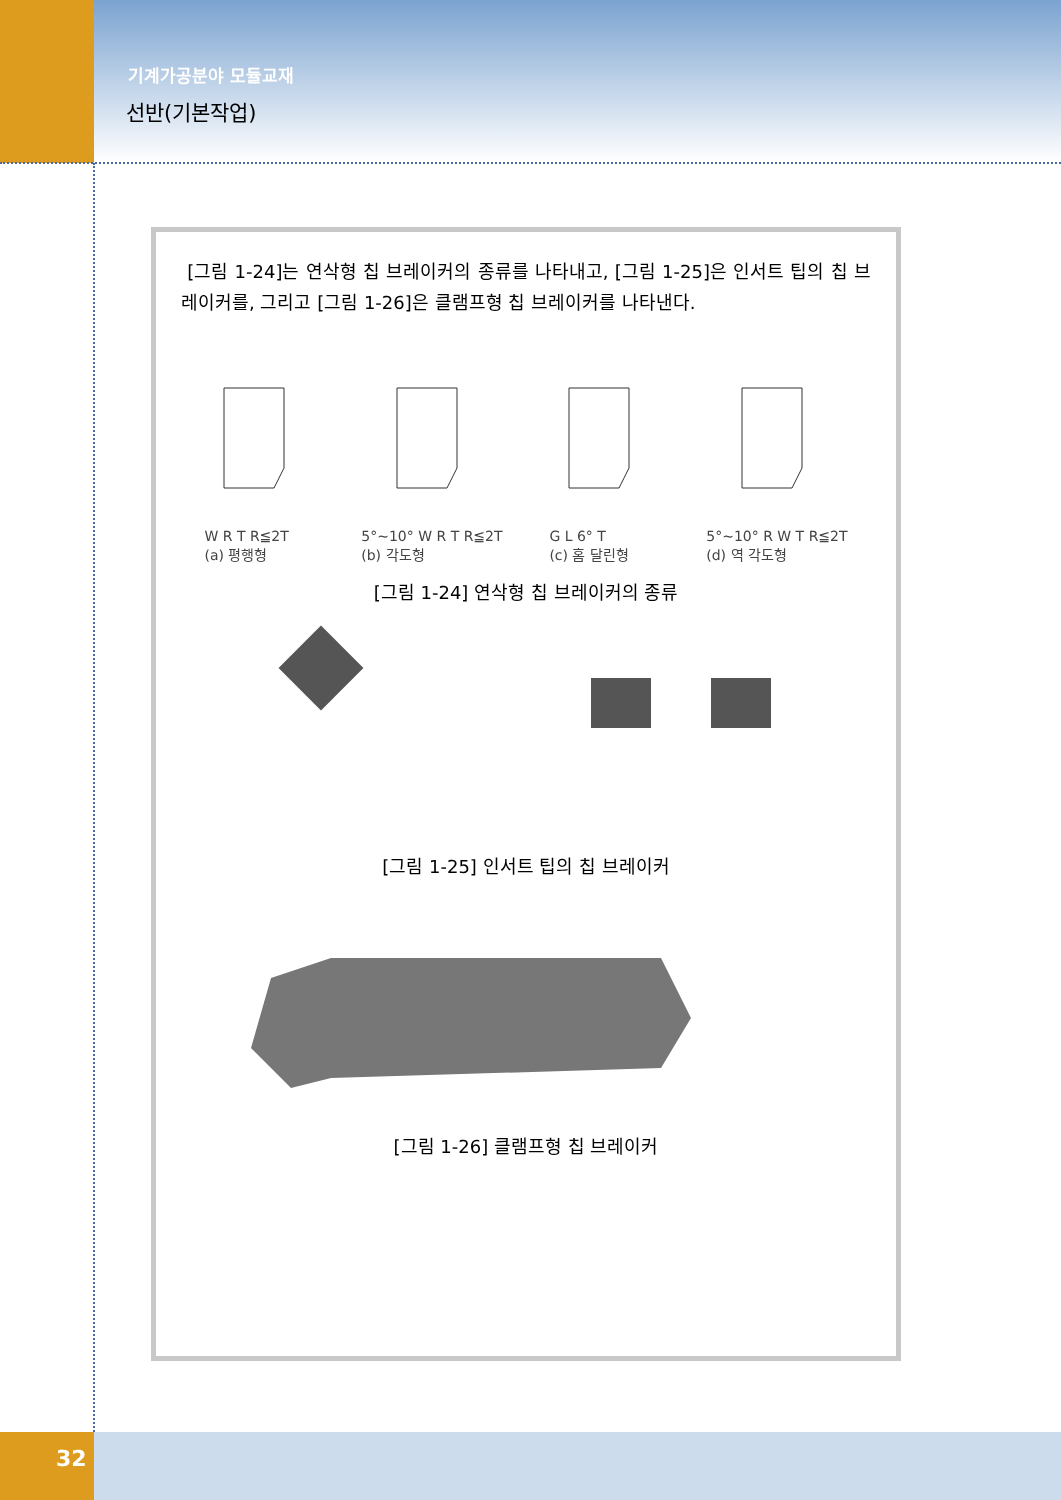기계가공분야 모듈교재
선반(기본작업)
[그림 1-24]는 연삭형 칩 브레이커의 종류를 나타내고, [그림 1-25]은 인서트 팁의 칩 브레이커를, 그리고 [그림 1-26]은 클램프형 칩 브레이커를 나타낸다.
W R T R≦2T
(a) 평행형
5°~10° W R T R≦2T
(b) 각도형
G L 6° T
(c) 홈 달린형
5°~10° R W T R≦2T
(d) 역 각도형
[그림 1-24] 연삭형 칩 브레이커의 종류
[그림 1-25] 인서트 팁의 칩 브레이커
[그림 1-26] 클램프형 칩 브레이커
32